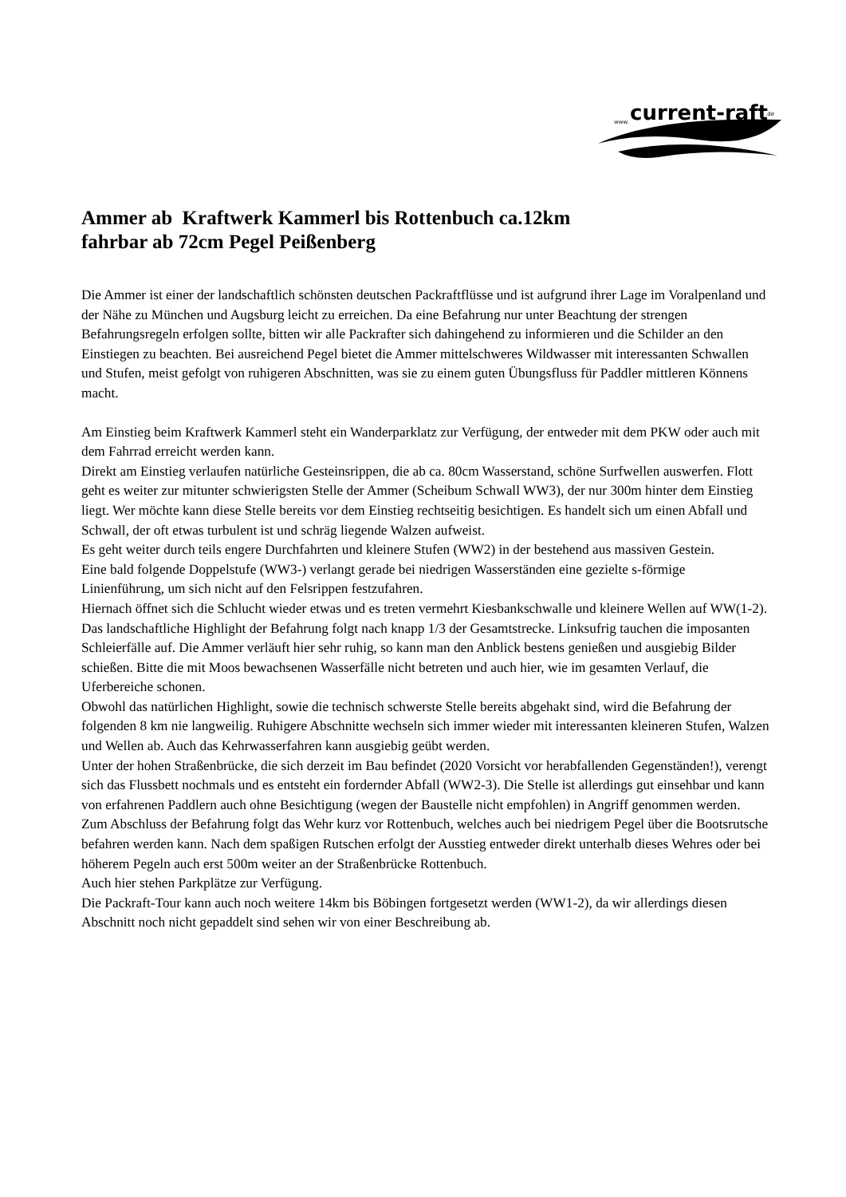www.
current-raft
.de
Ammer ab Kraftwerk Kammerl bis Rottenbuch ca.12km
fahrbar ab 72cm Pegel Peißenberg
Die Ammer ist einer der landschaftlich schönsten deutschen Packraftflüsse und ist aufgrund ihrer Lage im Voralpenland und der Nähe zu München und Augsburg leicht zu erreichen. Da eine Befahrung nur unter Beachtung der strengen Befahrungsregeln erfolgen sollte, bitten wir alle Packrafter sich dahingehend zu informieren und die Schilder an den Einstiegen zu beachten. Bei ausreichend Pegel bietet die Ammer mittelschweres Wildwasser mit interessanten Schwallen und Stufen, meist gefolgt von ruhigeren Abschnitten, was sie zu einem guten Übungsfluss für Paddler mittleren Könnens macht.
Am Einstieg beim Kraftwerk Kammerl steht ein Wanderparklatz zur Verfügung, der entweder mit dem PKW oder auch mit dem Fahrrad erreicht werden kann.
Direkt am Einstieg verlaufen natürliche Gesteinsrippen, die ab ca. 80cm Wasserstand, schöne Surfwellen auswerfen. Flott geht es weiter zur mitunter schwierigsten Stelle der Ammer (Scheibum Schwall WW3), der nur 300m hinter dem Einstieg liegt. Wer möchte kann diese Stelle bereits vor dem Einstieg rechtseitig besichtigen. Es handelt sich um einen Abfall und Schwall, der oft etwas turbulent ist und schräg liegende Walzen aufweist.
Es geht weiter durch teils engere Durchfahrten und kleinere Stufen (WW2) in der bestehend aus massiven Gestein.
Eine bald folgende Doppelstufe (WW3-) verlangt gerade bei niedrigen Wasserständen eine gezielte s-förmige Linienführung, um sich nicht auf den Felsrippen festzufahren.
Hiernach öffnet sich die Schlucht wieder etwas und es treten vermehrt Kiesbankschwalle und kleinere Wellen auf WW(1-2).
Das landschaftliche Highlight der Befahrung folgt nach knapp 1/3 der Gesamtstrecke. Linksufrig tauchen die imposanten Schleierfälle auf. Die Ammer verläuft hier sehr ruhig, so kann man den Anblick bestens genießen und ausgiebig Bilder schießen. Bitte die mit Moos bewachsenen Wasserfälle nicht betreten und auch hier, wie im gesamten Verlauf, die Uferbereiche schonen.
Obwohl das natürlichen Highlight, sowie die technisch schwerste Stelle bereits abgehakt sind, wird die Befahrung der folgenden 8 km nie langweilig. Ruhigere Abschnitte wechseln sich immer wieder mit interessanten kleineren Stufen, Walzen und Wellen ab. Auch das Kehrwasserfahren kann ausgiebig geübt werden.
Unter der hohen Straßenbrücke, die sich derzeit im Bau befindet (2020 Vorsicht vor herabfallenden Gegenständen!), verengt sich das Flussbett nochmals und es entsteht ein fordernder Abfall (WW2-3). Die Stelle ist allerdings gut einsehbar und kann von erfahrenen Paddlern auch ohne Besichtigung (wegen der Baustelle nicht empfohlen) in Angriff genommen werden.
Zum Abschluss der Befahrung folgt das Wehr kurz vor Rottenbuch, welches auch bei niedrigem Pegel über die Bootsrutsche befahren werden kann. Nach dem spaßigen Rutschen erfolgt der Ausstieg entweder direkt unterhalb dieses Wehres oder bei höherem Pegeln auch erst 500m weiter an der Straßenbrücke Rottenbuch.
Auch hier stehen Parkplätze zur Verfügung.
Die Packraft-Tour kann auch noch weitere 14km bis Böbingen fortgesetzt werden (WW1-2), da wir allerdings diesen Abschnitt noch nicht gepaddelt sind sehen wir von einer Beschreibung ab.